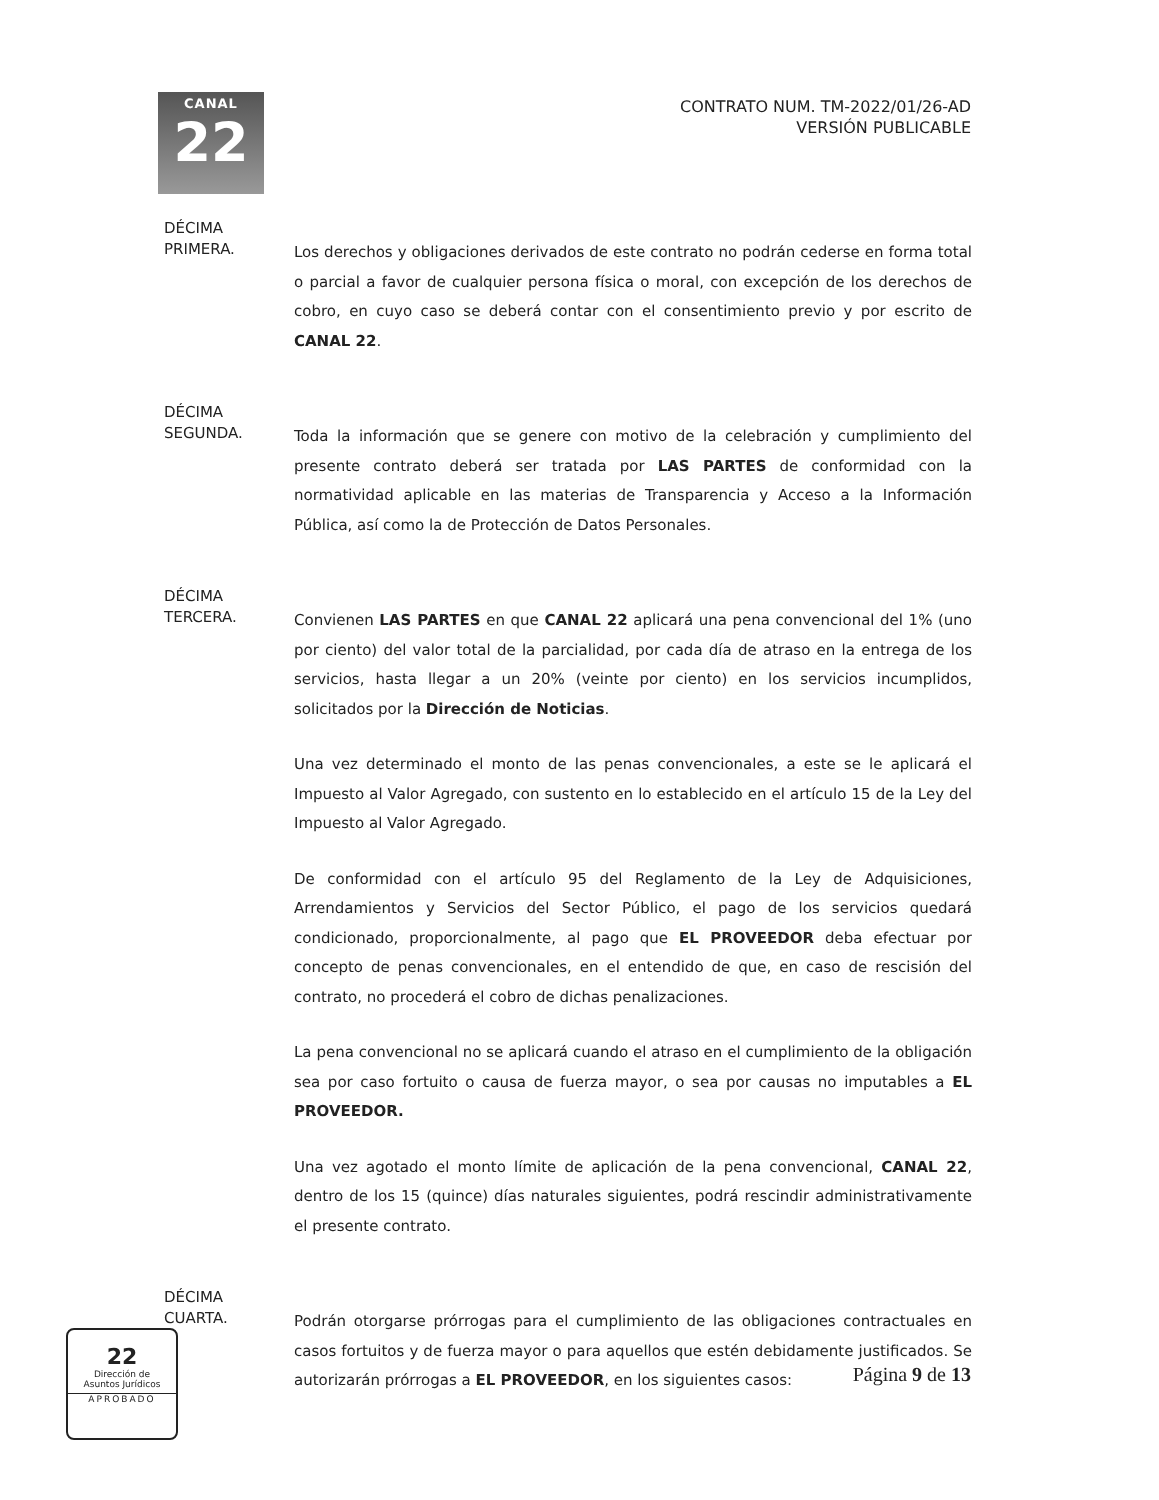CANAL
22
CONTRATO NUM. TM-2022/01/26-AD
VERSIÓN PUBLICABLE
DÉCIMA
PRIMERA.
Los derechos y obligaciones derivados de este contrato no podrán cederse en forma total o parcial a favor de cualquier persona física o moral, con excepción de los derechos de cobro, en cuyo caso se deberá contar con el consentimiento previo y por escrito de CANAL 22.
DÉCIMA
SEGUNDA.
Toda la información que se genere con motivo de la celebración y cumplimiento del presente contrato deberá ser tratada por LAS PARTES de conformidad con la normatividad aplicable en las materias de Transparencia y Acceso a la Información Pública, así como la de Protección de Datos Personales.
DÉCIMA
TERCERA.
Convienen LAS PARTES en que CANAL 22 aplicará una pena convencional del 1% (uno por ciento) del valor total de la parcialidad, por cada día de atraso en la entrega de los servicios, hasta llegar a un 20% (veinte por ciento) en los servicios incumplidos, solicitados por la Dirección de Noticias.
Una vez determinado el monto de las penas convencionales, a este se le aplicará el Impuesto al Valor Agregado, con sustento en lo establecido en el artículo 15 de la Ley del Impuesto al Valor Agregado.
De conformidad con el artículo 95 del Reglamento de la Ley de Adquisiciones, Arrendamientos y Servicios del Sector Público, el pago de los servicios quedará condicionado, proporcionalmente, al pago que EL PROVEEDOR deba efectuar por concepto de penas convencionales, en el entendido de que, en caso de rescisión del contrato, no procederá el cobro de dichas penalizaciones.
La pena convencional no se aplicará cuando el atraso en el cumplimiento de la obligación sea por caso fortuito o causa de fuerza mayor, o sea por causas no imputables a EL PROVEEDOR.
Una vez agotado el monto límite de aplicación de la pena convencional, CANAL 22, dentro de los 15 (quince) días naturales siguientes, podrá rescindir administrativamente el presente contrato.
DÉCIMA
CUARTA.
Podrán otorgarse prórrogas para el cumplimiento de las obligaciones contractuales en casos fortuitos y de fuerza mayor o para aquellos que estén debidamente justificados. Se autorizarán prórrogas a EL PROVEEDOR, en los siguientes casos:
22
Dirección de
Asuntos Jurídicos
APROBADO
Página 9 de 13